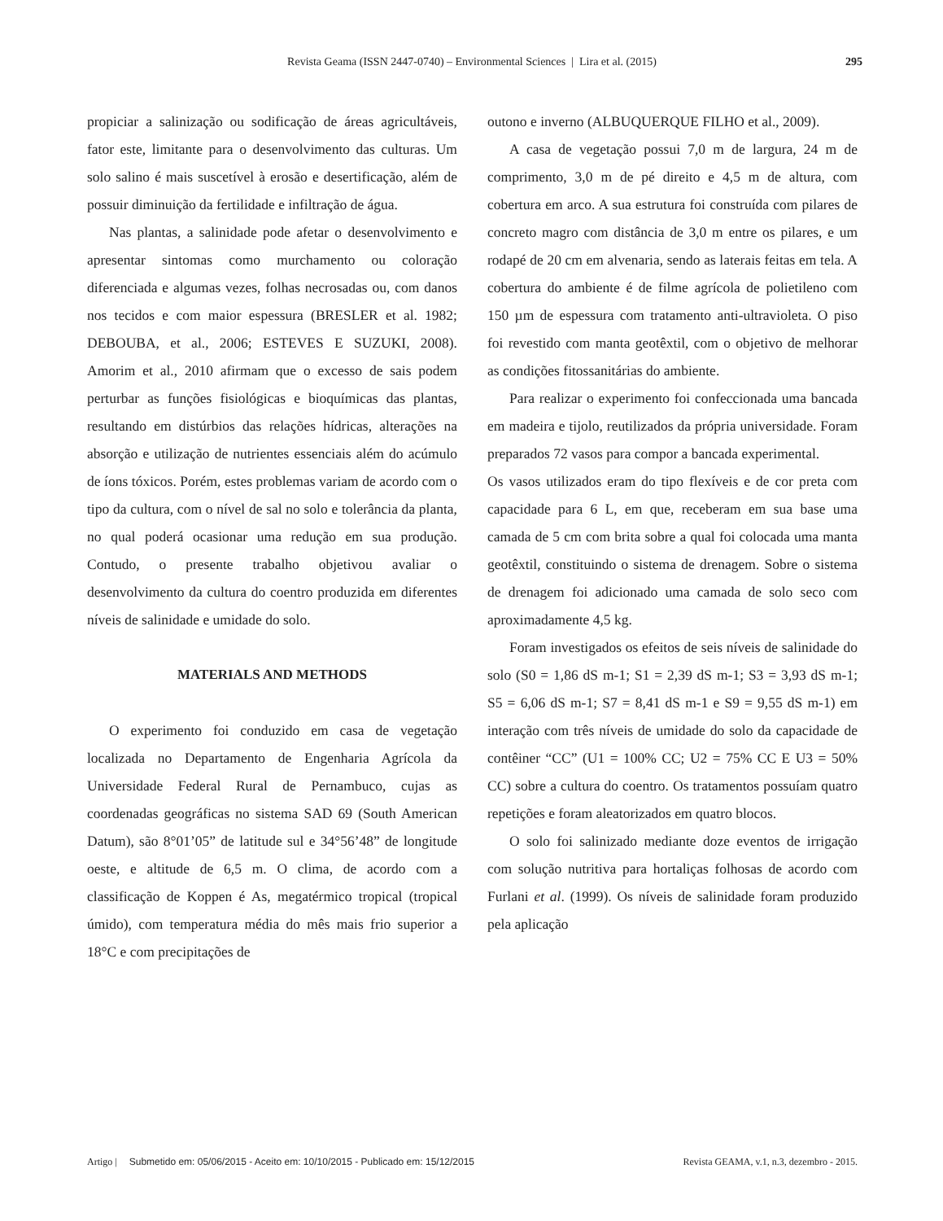Revista Geama (ISSN 2447-0740) – Environmental Sciences | Lira et al. (2015)
295
propiciar a salinização ou sodificação de áreas agricultáveis, fator este, limitante para o desenvolvimento das culturas. Um solo salino é mais suscetível à erosão e desertificação, além de possuir diminuição da fertilidade e infiltração de água.
Nas plantas, a salinidade pode afetar o desenvolvimento e apresentar sintomas como murchamento ou coloração diferenciada e algumas vezes, folhas necrosadas ou, com danos nos tecidos e com maior espessura (BRESLER et al. 1982; DEBOUBA, et al., 2006; ESTEVES E SUZUKI, 2008). Amorim et al., 2010 afirmam que o excesso de sais podem perturbar as funções fisiológicas e bioquímicas das plantas, resultando em distúrbios das relações hídricas, alterações na absorção e utilização de nutrientes essenciais além do acúmulo de íons tóxicos. Porém, estes problemas variam de acordo com o tipo da cultura, com o nível de sal no solo e tolerância da planta, no qual poderá ocasionar uma redução em sua produção. Contudo, o presente trabalho objetivou avaliar o desenvolvimento da cultura do coentro produzida em diferentes níveis de salinidade e umidade do solo.
MATERIALS AND METHODS
O experimento foi conduzido em casa de vegetação localizada no Departamento de Engenharia Agrícola da Universidade Federal Rural de Pernambuco, cujas as coordenadas geográficas no sistema SAD 69 (South American Datum), são 8°01’05” de latitude sul e 34°56’48” de longitude oeste, e altitude de 6,5 m. O clima, de acordo com a classificação de Koppen é As, megatérmico tropical (tropical úmido), com temperatura média do mês mais frio superior a 18°C e com precipitações de
outono e inverno (ALBUQUERQUE FILHO et al., 2009).
A casa de vegetação possui 7,0 m de largura, 24 m de comprimento, 3,0 m de pé direito e 4,5 m de altura, com cobertura em arco. A sua estrutura foi construída com pilares de concreto magro com distância de 3,0 m entre os pilares, e um rodapé de 20 cm em alvenaria, sendo as laterais feitas em tela. A cobertura do ambiente é de filme agrícola de polietileno com 150 µm de espessura com tratamento anti-ultravioleta. O piso foi revestido com manta geotêxtil, com o objetivo de melhorar as condições fitossanitárias do ambiente.
Para realizar o experimento foi confeccionada uma bancada em madeira e tijolo, reutilizados da própria universidade. Foram preparados 72 vasos para compor a bancada experimental.
Os vasos utilizados eram do tipo flexíveis e de cor preta com capacidade para 6 L, em que, receberam em sua base uma camada de 5 cm com brita sobre a qual foi colocada uma manta geotêxtil, constituindo o sistema de drenagem. Sobre o sistema de drenagem foi adicionado uma camada de solo seco com aproximadamente 4,5 kg.
Foram investigados os efeitos de seis níveis de salinidade do solo (S0 = 1,86 dS m-1; S1 = 2,39 dS m-1; S3 = 3,93 dS m-1; S5 = 6,06 dS m-1; S7 = 8,41 dS m-1 e S9 = 9,55 dS m-1) em interação com três níveis de umidade do solo da capacidade de contêiner “CC” (U1 = 100% CC; U2 = 75% CC E U3 = 50% CC) sobre a cultura do coentro. Os tratamentos possuíam quatro repetições e foram aleatorizados em quatro blocos.
O solo foi salinizado mediante doze eventos de irrigação com solução nutritiva para hortaliças folhosas de acordo com Furlani et al. (1999). Os níveis de salinidade foram produzido pela aplicação
Artigo | Submetido em: 05/06/2015 - Aceito em: 10/10/2015 - Publicado em: 15/12/2015 Revista GEAMA, v.1, n.3, dezembro - 2015.